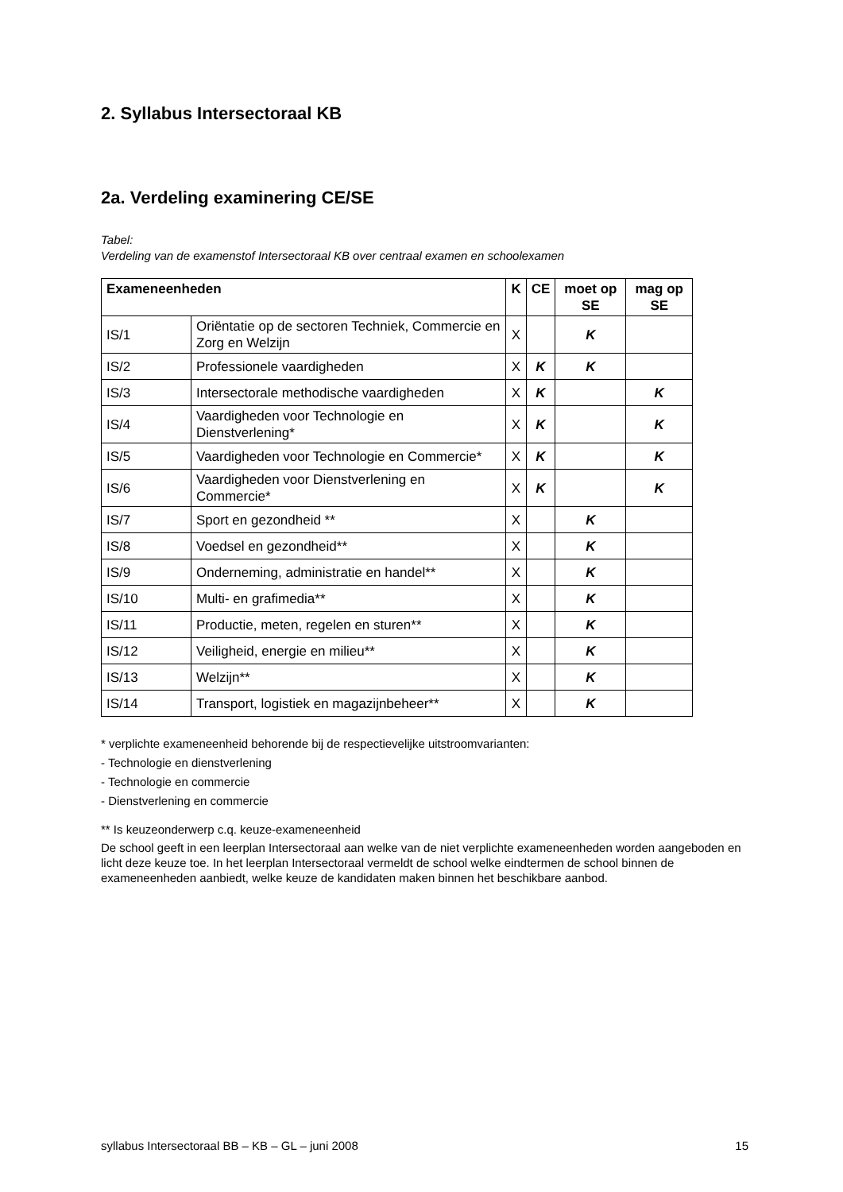2. Syllabus Intersectoraal KB
2a. Verdeling examinering CE/SE
Tabel:
Verdeling van de examenstof Intersectoraal KB over centraal examen en schoolexamen
| Exameneenheden | | K | CE | moet op SE | mag op SE |
| --- | --- | --- | --- | --- | --- |
| IS/1 | Oriëntatie op de sectoren Techniek, Commercie en Zorg en Welzijn | X | | K | |
| IS/2 | Professionele vaardigheden | X | K | K | |
| IS/3 | Intersectorale methodische vaardigheden | X | K | | K |
| IS/4 | Vaardigheden voor Technologie en Dienstverlening* | X | K | | K |
| IS/5 | Vaardigheden voor Technologie en Commercie* | X | K | | K |
| IS/6 | Vaardigheden voor Dienstverlening en Commercie* | X | K | | K |
| IS/7 | Sport en gezondheid ** | X | | K | |
| IS/8 | Voedsel en gezondheid** | X | | K | |
| IS/9 | Onderneming, administratie en handel** | X | | K | |
| IS/10 | Multi- en grafimedia** | X | | K | |
| IS/11 | Productie, meten, regelen en sturen** | X | | K | |
| IS/12 | Veiligheid, energie en milieu** | X | | K | |
| IS/13 | Welzijn** | X | | K | |
| IS/14 | Transport, logistiek en magazijnbeheer** | X | | K | |
* verplichte exameneenheid behorende bij de respectievelijke uitstroomvarianten:
- Technologie en dienstverlening
- Technologie en commercie
- Dienstverlening en commercie
** Is keuzeonderwerp c.q. keuze-exameneenheid
De school geeft in een leerplan Intersectoraal aan welke van de niet verplichte exameneenheden worden aangeboden en licht deze keuze toe. In het leerplan Intersectoraal vermeldt de school welke eindtermen de school binnen de exameneenheden aanbiedt, welke keuze de kandidaten maken binnen het beschikbare aanbod.
syllabus Intersectoraal BB – KB – GL – juni 2008 15